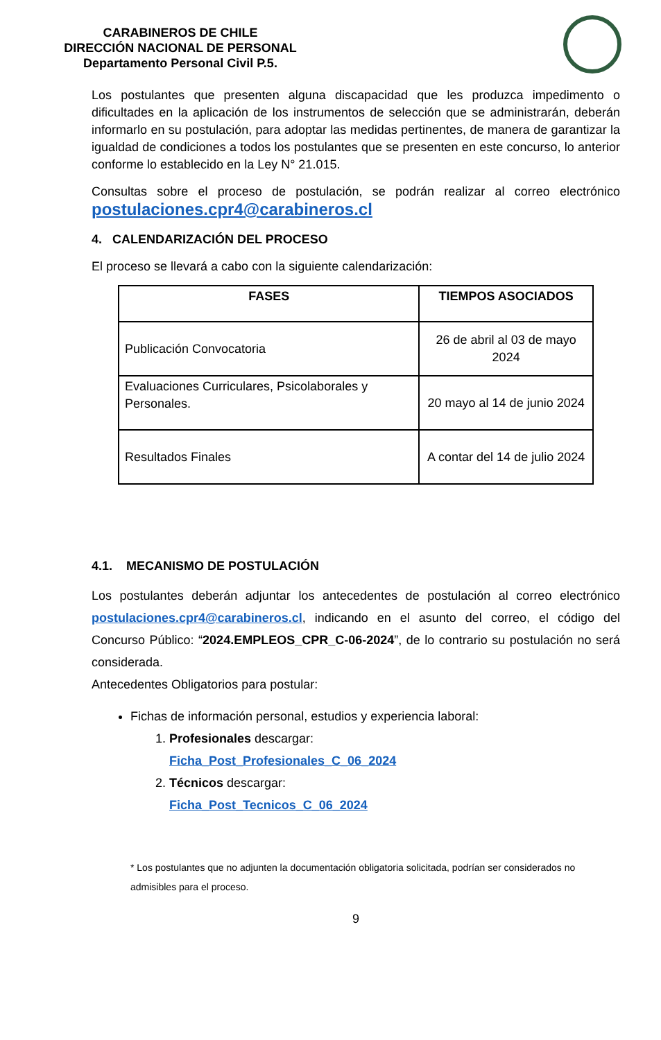CARABINEROS DE CHILE
DIRECCIÓN NACIONAL DE PERSONAL
Departamento Personal Civil P.5.
Los postulantes que presenten alguna discapacidad que les produzca impedimento o dificultades en la aplicación de los instrumentos de selección que se administrarán, deberán informarlo en su postulación, para adoptar las medidas pertinentes, de manera de garantizar la igualdad de condiciones a todos los postulantes que se presenten en este concurso, lo anterior conforme lo establecido en la Ley N° 21.015.
Consultas sobre el proceso de postulación, se podrán realizar al correo electrónico postulaciones.cpr4@carabineros.cl
4. CALENDARIZACIÓN DEL PROCESO
El proceso se llevará a cabo con la siguiente calendarización:
| FASES | TIEMPOS ASOCIADOS |
| --- | --- |
| Publicación Convocatoria | 26 de abril al 03 de mayo 2024 |
| Evaluaciones Curriculares, Psicolaborales y Personales. | 20 mayo al 14 de junio 2024 |
| Resultados Finales | A contar del 14 de julio 2024 |
4.1. MECANISMO DE POSTULACIÓN
Los postulantes deberán adjuntar los antecedentes de postulación al correo electrónico postulaciones.cpr4@carabineros.cl, indicando en el asunto del correo, el código del Concurso Público: “2024.EMPLEOS_CPR_C-06-2024”, de lo contrario su postulación no será considerada.
Antecedentes Obligatorios para postular:
Fichas de información personal, estudios y experiencia laboral:
1. Profesionales descargar:
Ficha_Post_Profesionales_C_06_2024
2. Técnicos descargar:
Ficha_Post_Tecnicos_C_06_2024
* Los postulantes que no adjunten la documentación obligatoria solicitada, podrían ser considerados no admisibles para el proceso.
9